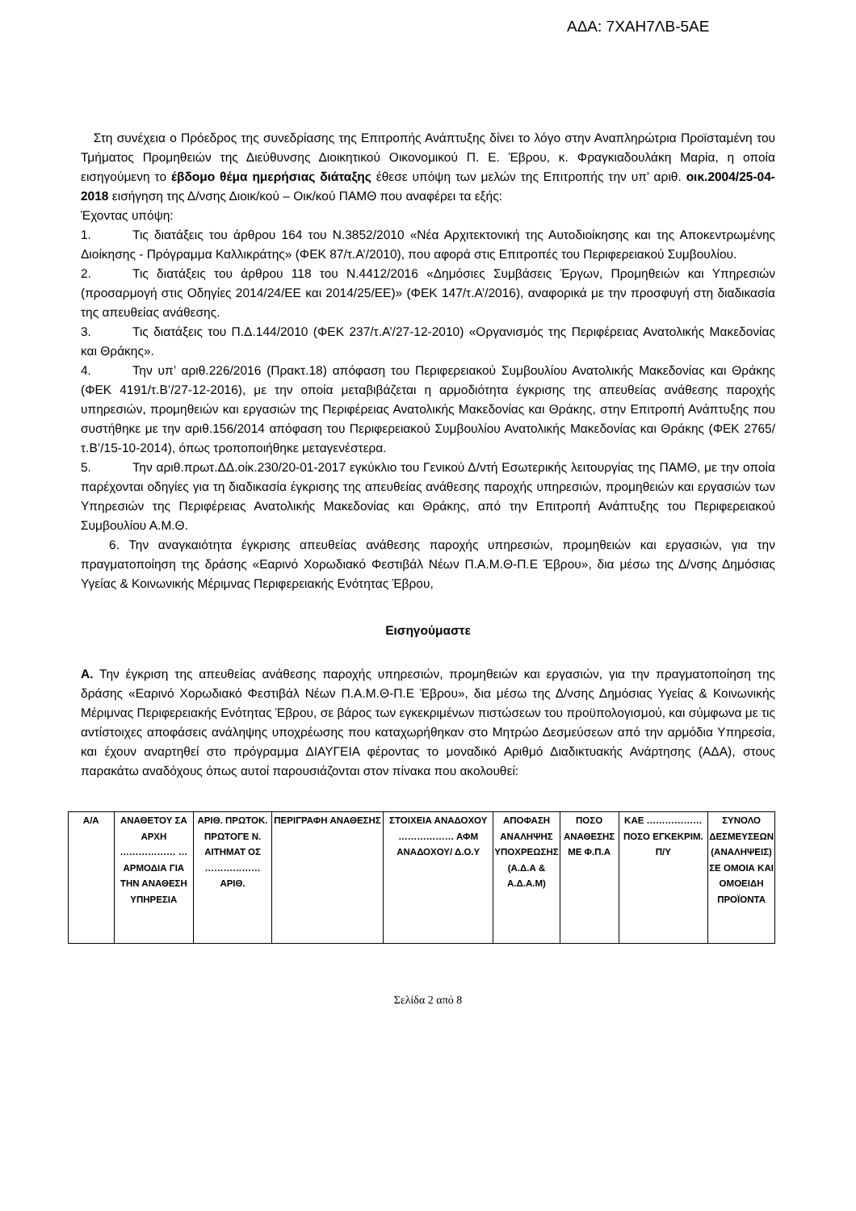ΑΔΑ: 7ΧΑΗ7ΛΒ-5ΑΕ
Στη συνέχεια ο Πρόεδρος της συνεδρίασης της Επιτροπής Ανάπτυξης δίνει το λόγο στην Αναπληρώτρια Προϊσταμένη του Τμήματος Προμηθειών της Διεύθυνσης Διοικητικού Οικονομικού Π. Ε. Έβρου, κ. Φραγκιαδουλάκη Μαρία, η οποία εισηγούμενη το έβδομο θέμα ημερήσιας διάταξης έθεσε υπόψη των μελών της Επιτροπής την υπ’ αριθ. οικ.2004/25-04-2018 εισήγηση της Δ/νσης Διοικ/κού – Οικ/κού ΠΑΜΘ που αναφέρει τα εξής:
Έχοντας υπόψη:
1. Τις διατάξεις του άρθρου 164 του Ν.3852/2010 «Νέα Αρχιτεκτονική της Αυτοδιοίκησης και της Αποκεντρωμένης Διοίκησης - Πρόγραμμα Καλλικράτης» (ΦΕΚ 87/τ.Α’/2010), που αφορά στις Επιτροπές του Περιφερειακού Συμβουλίου.
2. Τις διατάξεις του άρθρου 118 του Ν.4412/2016 «Δημόσιες Συμβάσεις Έργων, Προμηθειών και Υπηρεσιών (προσαρμογή στις Οδηγίες 2014/24/ΕΕ και 2014/25/ΕΕ)» (ΦΕΚ 147/τ.Α’/2016), αναφορικά με την προσφυγή στη διαδικασία της απευθείας ανάθεσης.
3. Τις διατάξεις του Π.Δ.144/2010 (ΦΕΚ 237/τ.Α’/27-12-2010) «Οργανισμός της Περιφέρειας Ανατολικής Μακεδονίας και Θράκης».
4. Την υπ’ αριθ.226/2016 (Πρακτ.18) απόφαση του Περιφερειακού Συμβουλίου Ανατολικής Μακεδονίας και Θράκης (ΦΕΚ 4191/τ.Β’/27-12-2016), με την οποία μεταβιβάζεται η αρμοδιότητα έγκρισης της απευθείας ανάθεσης παροχής υπηρεσιών, προμηθειών και εργασιών της Περιφέρειας Ανατολικής Μακεδονίας και Θράκης, στην Επιτροπή Ανάπτυξης που συστήθηκε με την αριθ.156/2014 απόφαση του Περιφερειακού Συμβουλίου Ανατολικής Μακεδονίας και Θράκης (ΦΕΚ 2765/τ.Β’/15-10-2014), όπως τροποποιήθηκε μεταγενέστερα.
5. Την αριθ.πρωτ.ΔΔ.οίκ.230/20-01-2017 εγκύκλιο του Γενικού Δ/ντή Εσωτερικής λειτουργίας της ΠΑΜΘ, με την οποία παρέχονται οδηγίες για τη διαδικασία έγκρισης της απευθείας ανάθεσης παροχής υπηρεσιών, προμηθειών και εργασιών των Υπηρεσιών της Περιφέρειας Ανατολικής Μακεδονίας και Θράκης, από την Επιτροπή Ανάπτυξης του Περιφερειακού Συμβουλίου Α.Μ.Θ.
6. Την αναγκαιότητα έγκρισης απευθείας ανάθεσης παροχής υπηρεσιών, προμηθειών και εργασιών, για την πραγματοποίηση της δράσης «Εαρινό Χορωδιακό Φεστιβάλ Νέων Π.Α.Μ.Θ-Π.Ε Έβρου», δια μέσω της Δ/νσης Δημόσιας Υγείας & Κοινωνικής Μέριμνας Περιφερειακής Ενότητας Έβρου,
Εισηγούμαστε
Α. Την έγκριση της απευθείας ανάθεσης παροχής υπηρεσιών, προμηθειών και εργασιών, για την πραγματοποίηση της δράσης «Εαρινό Χορωδιακό Φεστιβάλ Νέων Π.Α.Μ.Θ-Π.Ε Έβρου», δια μέσω της Δ/νσης Δημόσιας Υγείας & Κοινωνικής Μέριμνας Περιφερειακής Ενότητας Έβρου, σε βάρος των εγκεκριμένων πιστώσεων του προϋπολογισμού, και σύμφωνα με τις αντίστοιχες αποφάσεις ανάληψης υποχρέωσης που καταχωρήθηκαν στο Μητρώο Δεσμεύσεων από την αρμόδια Υπηρεσία, και έχουν αναρτηθεί στο πρόγραμμα ΔΙΑΥΓΕΙΑ φέροντας το μοναδικό Αριθμό Διαδικτυακής Ανάρτησης (ΑΔΑ), στους παρακάτω αναδόχους όπως αυτοί παρουσιάζονται στον πίνακα που ακολουθεί:
| Α/Α | ΑΝΑΘΕΤΟΥ ΣΑ ΑΡΧΗ ……………… … ΑΡΜΟΔΙΑ ΓΙΑ ΤΗΝ ΑΝΑΘΕΣΗ ΥΠΗΡΕΣΙΑ | ΑΡΙΘ. ΠΡΩΤΟΚ. ΠΡΩΤΟΓΕ Ν. ΑΙΤΗΜΑΤ ΟΣ ……………… ΑΡΙΘ. | ΠΕΡΙΓΡΑΦΗ ΑΝΑΘΕΣΗΣ | ΣΤΟΙΧΕΙΑ ΑΝΑΔΟΧΟΥ ……………… ΑΦΜ ΑΝΑΔΟΧΟΥ/ Δ.Ο.Υ | ΑΠΟΦΑΣΗ ΑΝΑΛΗΨΗΣ ΥΠΟΧΡΕΩΣΗΣ (Α.Δ.Α & Α.Δ.Α.Μ) | ΠΟΣΟ ΑΝΑΘΕΣΗΣ ΜΕ Φ.Π.Α | ΚΑΕ ……………… ΠΟΣΟ ΕΓΚΕΚΡΙΜ. Π/Υ | ΣΥΝΟΛΟ ΔΕΣΜΕΥΣΕΩΝ (ΑΝΑΛΗΨΕΙΣ) ΣΕ ΟΜΟΙΑ ΚΑΙ ΟΜΟΕΙΔΗ ΠΡΟΪΟΝΤΑ |
Σελίδα 2 από 8